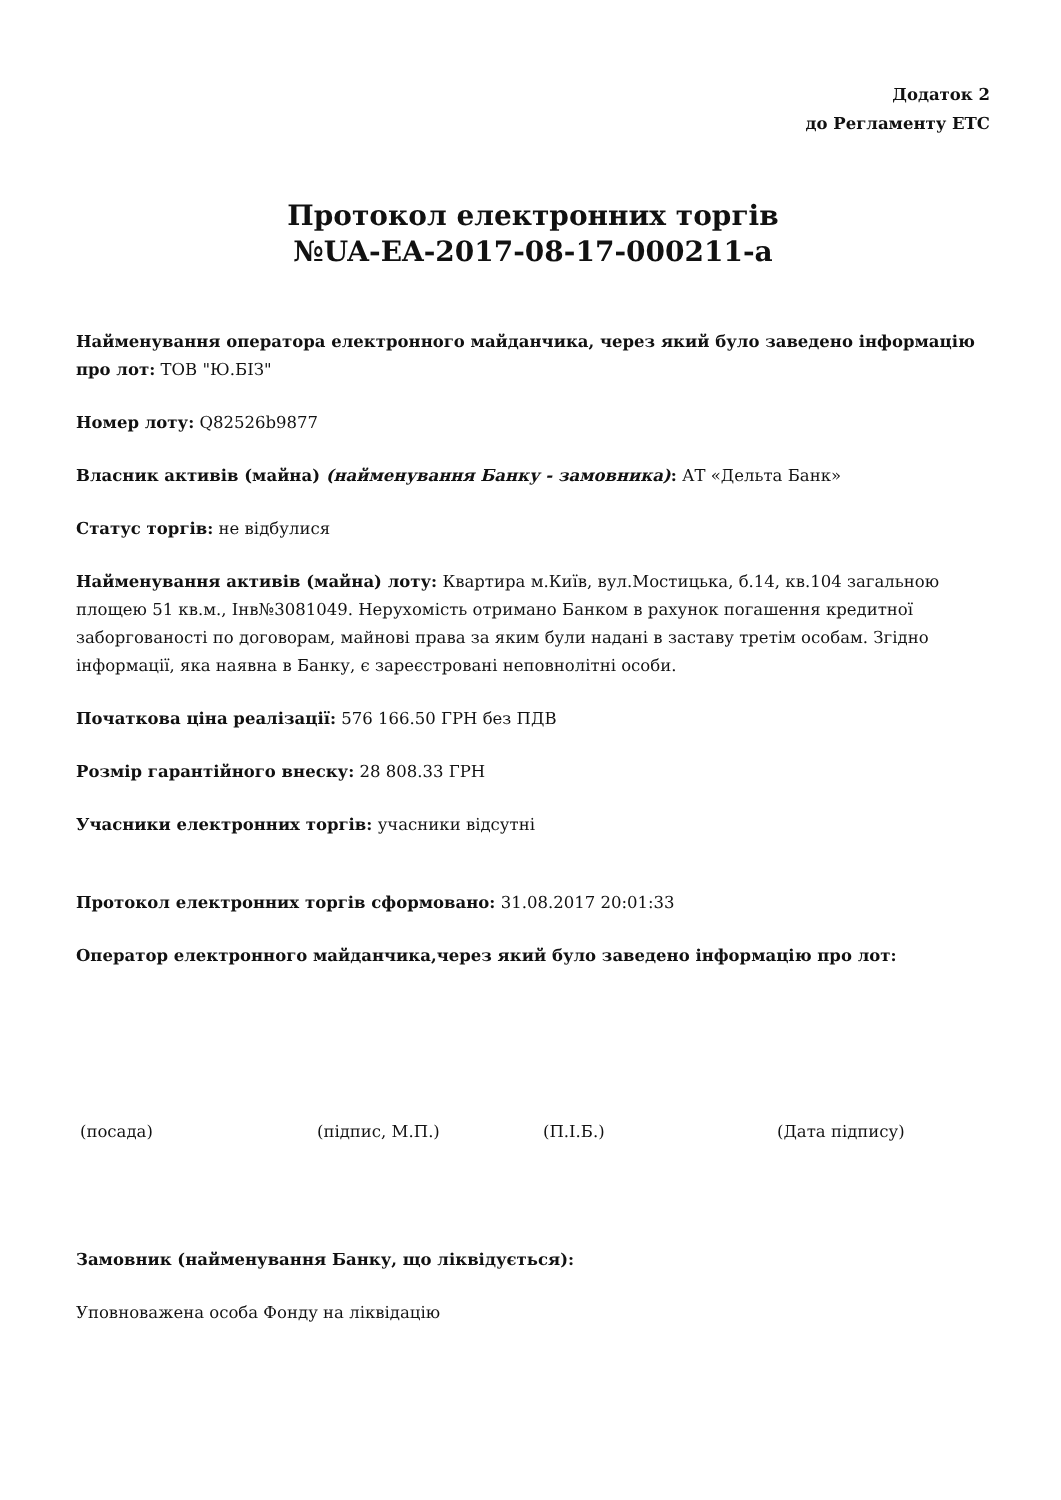Додаток 2
до Регламенту ЕТС
Протокол електронних торгів
№UA-EA-2017-08-17-000211-a
Найменування оператора електронного майданчика, через який було заведено інформацію про лот: ТОВ "Ю.БІЗ"
Номер лоту: Q82526b9877
Власник активів (майна) (найменування Банку - замовника): АТ «Дельта Банк»
Статус торгів: не відбулися
Найменування активів (майна) лоту: Квартира м.Київ, вул.Мостицька, б.14, кв.104 загальною площею 51 кв.м., Інв№3081049. Нерухомість отримано Банком в рахунок погашення кредитної заборгованості по договорам, майнові права за яким були надані в заставу третім особам. Згідно інформації, яка наявна в Банку, є зареєстровані неповнолітні особи.
Початкова ціна реалізації: 576 166.50 ГРН без ПДВ
Розмір гарантійного внеску: 28 808.33 ГРН
Учасники електронних торгів: учасники відсутні
Протокол електронних торгів сформовано: 31.08.2017 20:01:33
Оператор електронного майданчика,через який було заведено інформацію про лот:
(посада) (підпис, М.П.) (П.І.Б.) (Дата підпису)
Замовник (найменування Банку, що ліквідується):
Уповноважена особа Фонду на ліквідацію